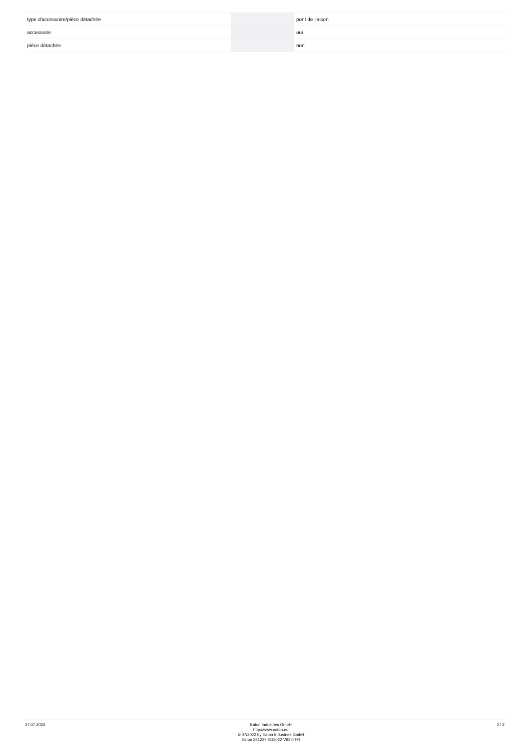| type d'accessoire/pièce détachée | | | pont de liaison |
| accessoire | | | oui |
| pièce détachée | | | non |
27.07.2023
Eaton Industries GmbH
http://www.eaton.eu
© 07/2022 by Eaton Industries GmbH
Eaton 281227 ED2022 V93.0 FR
2 / 2